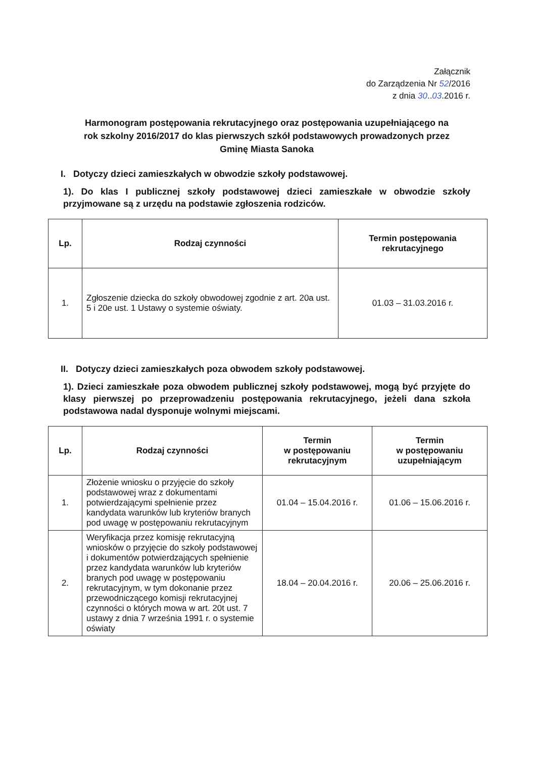Załącznik
do Zarządzenia Nr 52/2016
z dnia 30..03.2016 r.
Harmonogram postępowania rekrutacyjnego oraz postępowania uzupełniającego na rok szkolny 2016/2017 do klas pierwszych szkół podstawowych prowadzonych przez Gminę Miasta Sanoka
I. Dotyczy dzieci zamieszkałych w obwodzie szkoły podstawowej.
1). Do klas I publicznej szkoły podstawowej dzieci zamieszkałe w obwodzie szkoły przyjmowane są z urzędu na podstawie zgłoszenia rodziców.
| Lp. | Rodzaj czynności | Termin postępowania rekrutacyjnego |
| --- | --- | --- |
| 1. | Zgłoszenie dziecka do szkoły obwodowej zgodnie z art. 20a ust. 5 i 20e ust. 1 Ustawy o systemie oświaty. | 01.03 – 31.03.2016 r. |
II. Dotyczy dzieci zamieszkałych poza obwodem szkoły podstawowej.
1). Dzieci zamieszkałe poza obwodem publicznej szkoły podstawowej, mogą być przyjęte do klasy pierwszej po przeprowadzeniu postępowania rekrutacyjnego, jeżeli dana szkoła podstawowa nadal dysponuje wolnymi miejscami.
| Lp. | Rodzaj czynności | Termin w postępowaniu rekrutacyjnym | Termin w postępowaniu uzupełniającym |
| --- | --- | --- | --- |
| 1. | Złożenie wniosku o przyjęcie do szkoły podstawowej wraz z dokumentami potwierdzającymi spełnienie przez kandydata warunków lub kryteriów branych pod uwagę w postępowaniu rekrutacyjnym | 01.04 – 15.04.2016 r. | 01.06 – 15.06.2016 r. |
| 2. | Weryfikacja przez komisję rekrutacyjną wniosków o przyjęcie do szkoły podstawowej i dokumentów potwierdzających spełnienie przez kandydata warunków lub kryteriów branych pod uwagę w postępowaniu rekrutacyjnym, w tym dokonanie przez przewodniczącego komisji rekrutacyjnej czynności o których mowa w art. 20t ust. 7 ustawy z dnia 7 września 1991 r. o systemie oświaty | 18.04 – 20.04.2016 r. | 20.06 – 25.06.2016 r. |